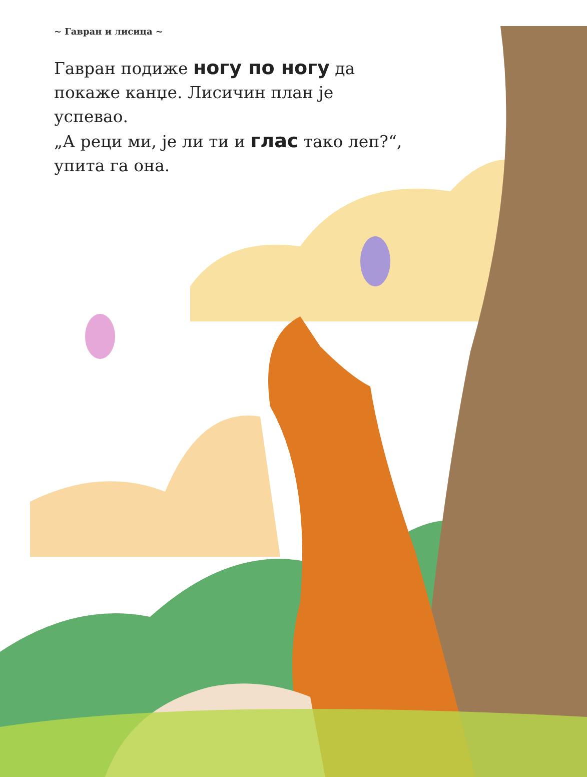~ Гавран и лисица ~
Гавран подиже ногу по ногу да покаже канџе. Лисичин план је успевао.
„А реци ми, је ли ти и глас тако леп?“, упита га она.